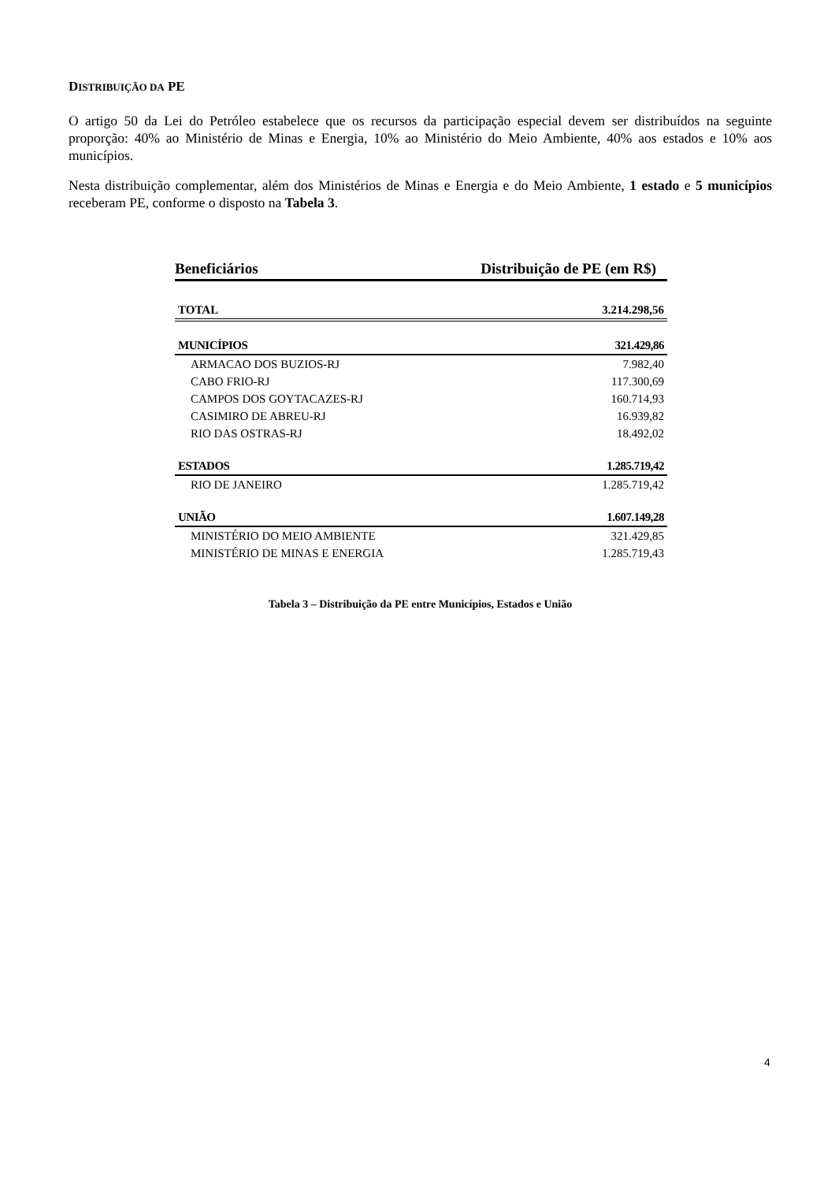DISTRIBUIÇÃO DA PE
O artigo 50 da Lei do Petróleo estabelece que os recursos da participação especial devem ser distribuídos na seguinte proporção: 40% ao Ministério de Minas e Energia, 10% ao Ministério do Meio Ambiente, 40% aos estados e 10% aos municípios.
Nesta distribuição complementar, além dos Ministérios de Minas e Energia e do Meio Ambiente, 1 estado e 5 municípios receberam PE, conforme o disposto na Tabela 3.
| Beneficiários | Distribuição de PE (em R$) |
| --- | --- |
| TOTAL | 3.214.298,56 |
| MUNICÍPIOS | 321.429,86 |
| ARMACAO DOS BUZIOS-RJ | 7.982,40 |
| CABO FRIO-RJ | 117.300,69 |
| CAMPOS DOS GOYTACAZES-RJ | 160.714,93 |
| CASIMIRO DE ABREU-RJ | 16.939,82 |
| RIO DAS OSTRAS-RJ | 18.492,02 |
| ESTADOS | 1.285.719,42 |
| RIO DE JANEIRO | 1.285.719,42 |
| UNIÃO | 1.607.149,28 |
| MINISTÉRIO DO MEIO AMBIENTE | 321.429,85 |
| MINISTÉRIO DE MINAS E ENERGIA | 1.285.719,43 |
Tabela 3 – Distribuição da PE entre Municípios, Estados e União
4